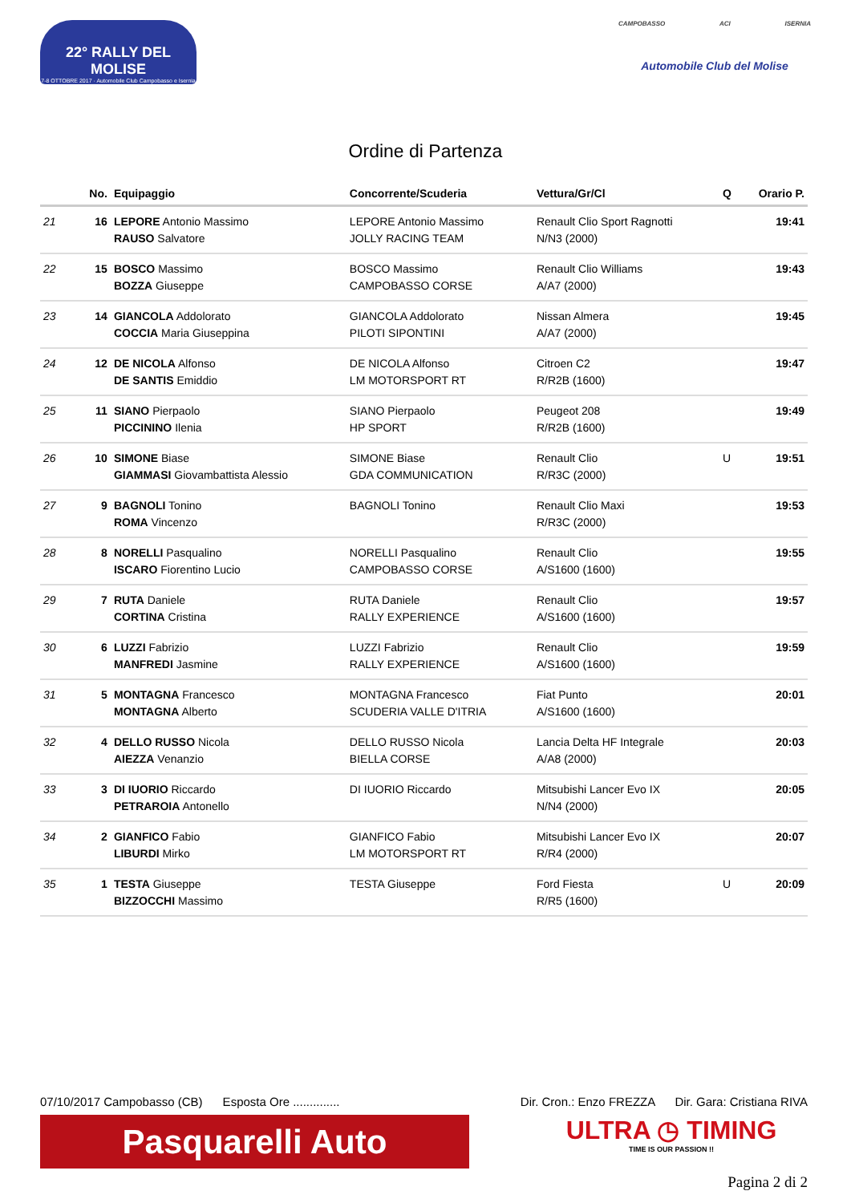22° RALLY DEL MOLISE
7-8 OTTOBRE 2017 · Automobile Club Campobasso e Isernia
CAMPOBASSO ACI ISERNIA
Automobile Club del Molise
Ordine di Partenza
| | No. | Equipaggio | Concorrente/Scuderia | Vettura/Gr/Cl | Q | Orario P. |
| --- | --- | --- | --- | --- | --- | --- |
| 21 | 16 | LEPORE Antonio Massimo RAUSO Salvatore | LEPORE Antonio Massimo JOLLY RACING TEAM | Renault Clio Sport Ragnotti N/N3 (2000) | | 19:41 |
| 22 | 15 | BOSCO Massimo BOZZA Giuseppe | BOSCO Massimo CAMPOBASSO CORSE | Renault Clio Williams A/A7 (2000) | | 19:43 |
| 23 | 14 | GIANCOLA Addolorato COCCIA Maria Giuseppina | GIANCOLA Addolorato PILOTI SIPONTINI | Nissan Almera A/A7 (2000) | | 19:45 |
| 24 | 12 | DE NICOLA Alfonso DE SANTIS Emiddio | DE NICOLA Alfonso LM MOTORSPORT RT | Citroen C2 R/R2B (1600) | | 19:47 |
| 25 | 11 | SIANO Pierpaolo PICCININO Ilenia | SIANO Pierpaolo HP SPORT | Peugeot 208 R/R2B (1600) | | 19:49 |
| 26 | 10 | SIMONE Biase GIAMMASI Giovambattista Alessio | SIMONE Biase GDA COMMUNICATION | Renault Clio R/R3C (2000) | U | 19:51 |
| 27 | 9 | BAGNOLI Tonino ROMA Vincenzo | BAGNOLI Tonino | Renault Clio Maxi R/R3C (2000) | | 19:53 |
| 28 | 8 | NORELLI Pasqualino ISCARO Fiorentino Lucio | NORELLI Pasqualino CAMPOBASSO CORSE | Renault Clio A/S1600 (1600) | | 19:55 |
| 29 | 7 | RUTA Daniele CORTINA Cristina | RUTA Daniele RALLY EXPERIENCE | Renault Clio A/S1600 (1600) | | 19:57 |
| 30 | 6 | LUZZI Fabrizio MANFREDI Jasmine | LUZZI Fabrizio RALLY EXPERIENCE | Renault Clio A/S1600 (1600) | | 19:59 |
| 31 | 5 | MONTAGNA Francesco MONTAGNA Alberto | MONTAGNA Francesco SCUDERIA VALLE D'ITRIA | Fiat Punto A/S1600 (1600) | | 20:01 |
| 32 | 4 | DELLO RUSSO Nicola AIEZZA Venanzio | DELLO RUSSO Nicola BIELLA CORSE | Lancia Delta HF Integrale A/A8 (2000) | | 20:03 |
| 33 | 3 | DI IUORIO Riccardo PETRAROIA Antonello | DI IUORIO Riccardo | Mitsubishi Lancer Evo IX N/N4 (2000) | | 20:05 |
| 34 | 2 | GIANFICO Fabio LIBURDI Mirko | GIANFICO Fabio LM MOTORSPORT RT | Mitsubishi Lancer Evo IX R/R4 (2000) | | 20:07 |
| 35 | 1 | TESTA Giuseppe BIZZOCCHI Massimo | TESTA Giuseppe | Ford Fiesta R/R5 (1600) | U | 20:09 |
07/10/2017 Campobasso (CB) Esposta Ore .............. Dir. Cron.: Enzo FREZZA Dir. Gara: Cristiana RIVA
Pasquarelli Auto
ULTRA ◷ TIMING
TIME IS OUR PASSION !!
Pagina 2 di 2